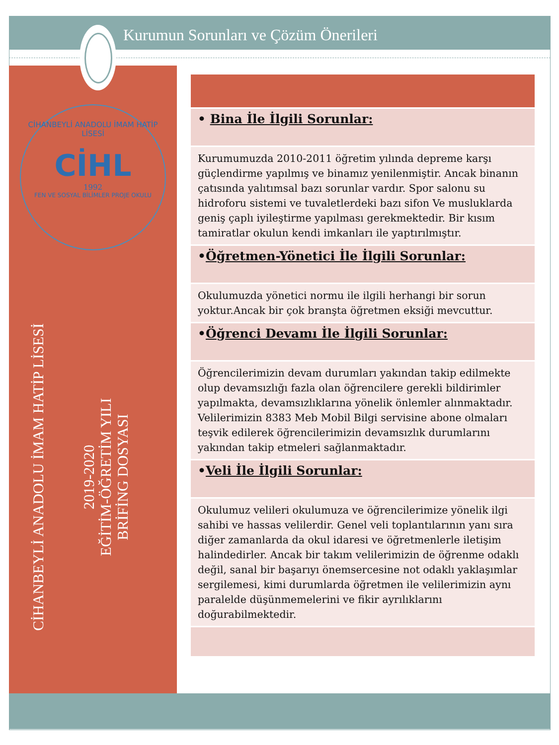Kurumun Sorunları ve Çözüm Önerileri
CİHANBEYLİ ANADOLU İMAM HATİP LİSESİ
CİHL
1992
FEN VE SOSYAL BİLİMLER PROJE OKULU
CİHANBEYLİ ANADOLU İMAM HATİP LİSESİ
2019-2020
EĞİTİM-ÖĞRETİM YILI
BRİFİNG DOSYASI
| • Bina İle İlgili Sorunlar: |
| Kurumumuzda 2010-2011 öğretim yılında depreme karşı güçlendirme yapılmış ve binamız yenilenmiştir. Ancak binanın çatısında yalıtımsal bazı sorunlar vardır. Spor salonu su hidroforu sistemi ve tuvaletlerdeki bazı sifon Ve musluklarda geniş çaplı iyileştirme yapılması gerekmektedir. Bir kısım tamiratlar okulun kendi imkanları ile yaptırılmıştır. |
| • Öğretmen-Yönetici İle İlgili Sorunlar: |
| Okulumuzda yönetici normu ile ilgili herhangi bir sorun yoktur.Ancak bir çok branşta öğretmen eksiği mevcuttur. |
| • Öğrenci Devamı İle İlgili Sorunlar: |
| Öğrencilerimizin devam durumları yakından takip edilmekte olup devamsızlığı fazla olan öğrencilere gerekli bildirimler yapılmakta, devamsızlıklarına yönelik önlemler alınmaktadır. Velilerimizin 8383 Meb Mobil Bilgi servisine abone olmaları teşvik edilerek öğrencilerimizin devamsızlık durumlarını yakından takip etmeleri sağlanmaktadır. |
| • Veli İle İlgili Sorunlar: |
| Okulumuz velileri okulumuza ve öğrencilerimize yönelik ilgi sahibi ve hassas velilerdir. Genel veli toplantılarının yanı sıra diğer zamanlarda da okul idaresi ve öğretmenlerle iletişim halindedirler. Ancak bir takım velilerimizin de öğrenme odaklı değil, sanal bir başarıyı önemsercesine not odaklı yaklaşımlar sergilemesi, kimi durumlarda öğretmen ile velilerimizin aynı paralelde düşünmemelerini ve fikir ayrılıklarını doğurabilmektedir. |